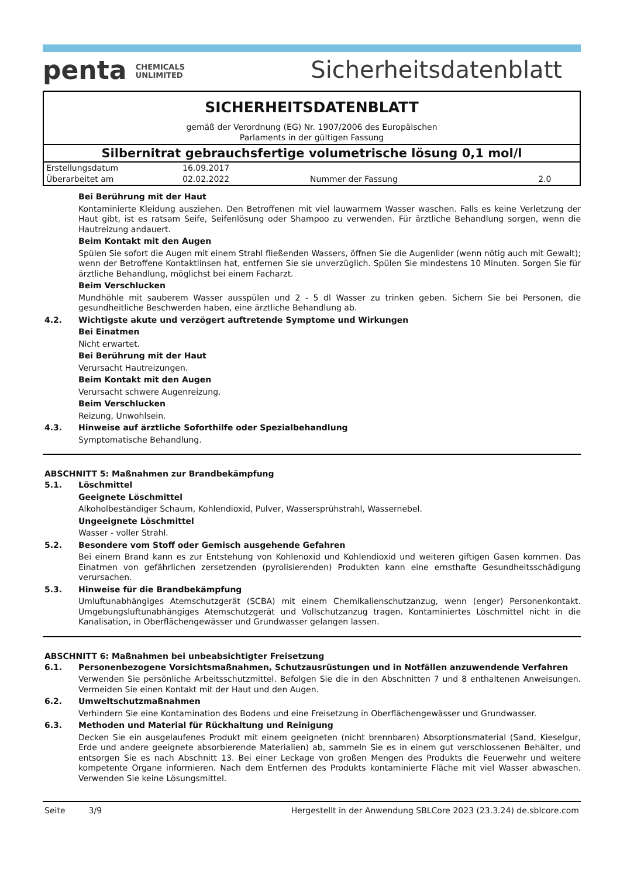penta CHEMICALS
UNLIMITED
Sicherheitsdatenblatt
SICHERHEITSDATENBLATT
gemäß der Verordnung (EG) Nr. 1907/2006 des Europäischen
Parlaments in der gültigen Fassung
Silbernitrat gebrauchsfertige volumetrische lösung 0,1 mol/l
| Erstellungsdatum | 16.09.2017 | | |
| Überarbeitet am | 02.02.2022 | Nummer der Fassung | 2.0 |
Bei Berührung mit der Haut
Kontaminierte Kleidung ausziehen. Den Betroffenen mit viel lauwarmem Wasser waschen. Falls es keine Verletzung der Haut gibt, ist es ratsam Seife, Seifenlösung oder Shampoo zu verwenden. Für ärztliche Behandlung sorgen, wenn die Hautreizung andauert.
Beim Kontakt mit den Augen
Spülen Sie sofort die Augen mit einem Strahl fließenden Wassers, öffnen Sie die Augenlider (wenn nötig auch mit Gewalt); wenn der Betroffene Kontaktlinsen hat, entfernen Sie sie unverzüglich. Spülen Sie mindestens 10 Minuten. Sorgen Sie für ärztliche Behandlung, möglichst bei einem Facharzt.
Beim Verschlucken
Mundhöhle mit sauberem Wasser ausspülen und 2 - 5 dl Wasser zu trinken geben. Sichern Sie bei Personen, die gesundheitliche Beschwerden haben, eine ärztliche Behandlung ab.
4.2. Wichtigste akute und verzögert auftretende Symptome und Wirkungen
Bei Einatmen
Nicht erwartet.
Bei Berührung mit der Haut
Verursacht Hautreizungen.
Beim Kontakt mit den Augen
Verursacht schwere Augenreizung.
Beim Verschlucken
Reizung, Unwohlsein.
4.3. Hinweise auf ärztliche Soforthilfe oder Spezialbehandlung
Symptomatische Behandlung.
ABSCHNITT 5: Maßnahmen zur Brandbekämpfung
5.1. Löschmittel
Geeignete Löschmittel
Alkoholbeständiger Schaum, Kohlendioxid, Pulver, Wassersprühstrahl, Wassernebel.
Ungeeignete Löschmittel
Wasser - voller Strahl.
5.2. Besondere vom Stoff oder Gemisch ausgehende Gefahren
Bei einem Brand kann es zur Entstehung von Kohlenoxid und Kohlendioxid und weiteren giftigen Gasen kommen. Das Einatmen von gefährlichen zersetzenden (pyrolisierenden) Produkten kann eine ernsthafte Gesundheitsschädigung verursachen.
5.3. Hinweise für die Brandbekämpfung
Umluftunabhängiges Atemschutzgerät (SCBA) mit einem Chemikalienschutzanzug, wenn (enger) Personenkontakt. Umgebungsluftunabhängiges Atemschutzgerät und Vollschutzanzug tragen. Kontaminiertes Löschmittel nicht in die Kanalisation, in Oberflächengewässer und Grundwasser gelangen lassen.
ABSCHNITT 6: Maßnahmen bei unbeabsichtigter Freisetzung
6.1. Personenbezogene Vorsichtsmaßnahmen, Schutzausrüstungen und in Notfällen anzuwendende Verfahren
Verwenden Sie persönliche Arbeitsschutzmittel. Befolgen Sie die in den Abschnitten 7 und 8 enthaltenen Anweisungen. Vermeiden Sie einen Kontakt mit der Haut und den Augen.
6.2. Umweltschutzmaßnahmen
Verhindern Sie eine Kontamination des Bodens und eine Freisetzung in Oberflächengewässer und Grundwasser.
6.3. Methoden und Material für Rückhaltung und Reinigung
Decken Sie ein ausgelaufenes Produkt mit einem geeigneten (nicht brennbaren) Absorptionsmaterial (Sand, Kieselgur, Erde und andere geeignete absorbierende Materialien) ab, sammeln Sie es in einem gut verschlossenen Behälter, und entsorgen Sie es nach Abschnitt 13. Bei einer Leckage von großen Mengen des Produkts die Feuerwehr und weitere kompetente Organe informieren. Nach dem Entfernen des Produkts kontaminierte Fläche mit viel Wasser abwaschen. Verwenden Sie keine Lösungsmittel.
Seite 3/9 Hergestellt in der Anwendung SBLCore 2023 (23.3.24) de.sblcore.com